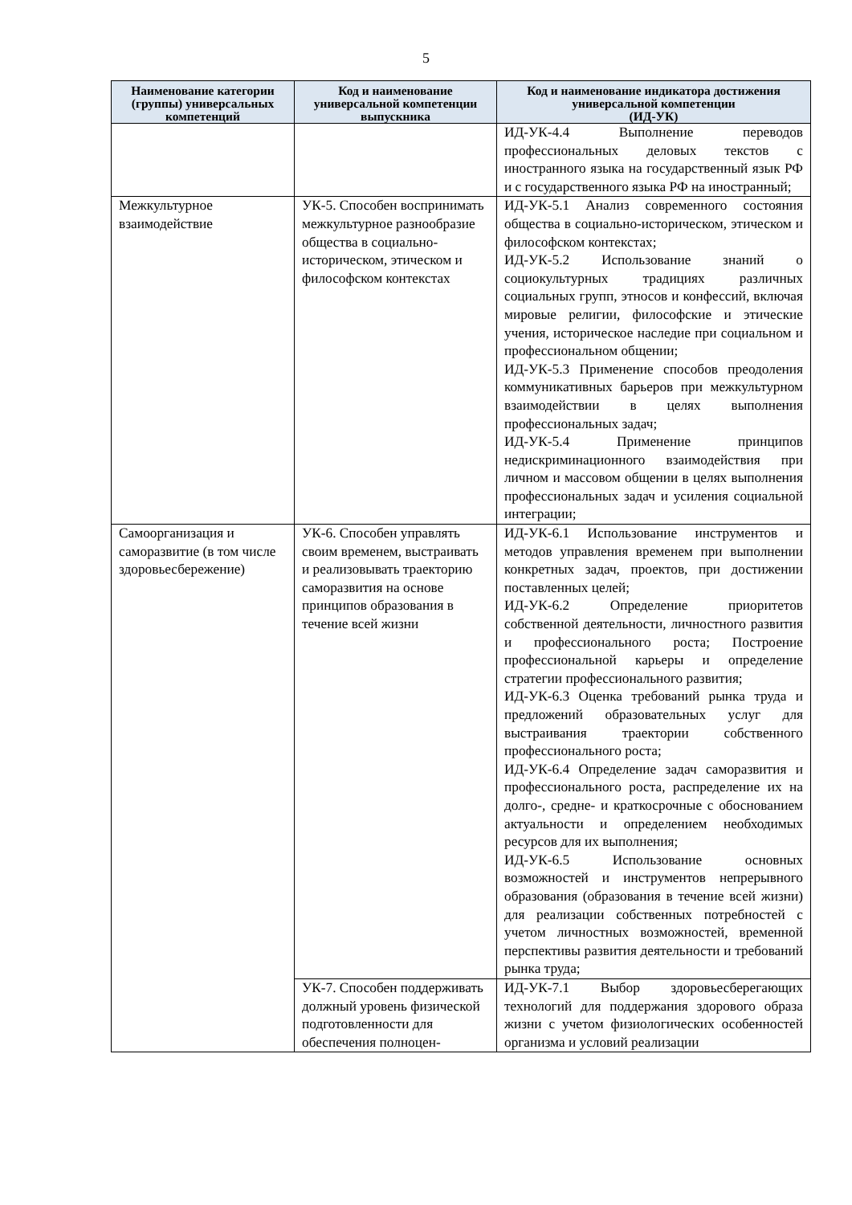5
| Наименование категории (группы) универсальных компетенций | Код и наименование универсальной компетенции выпускника | Код и наименование индикатора достижения универсальной компетенции (ИД-УК) |
| --- | --- | --- |
| | | ИД-УК-4.4 Выполнение переводов профессиональных деловых текстов с иностранного языка на государственный язык РФ и с государственного языка РФ на иностранный; |
| Межкультурное взаимодействие | УК-5. Способен воспринимать межкультурное разнообразие общества в социально-историческом, этическом и философском контекстах | ИД-УК-5.1 Анализ современного состояния общества в социально-историческом, этическом и философском контекстах; ИД-УК-5.2 Использование знаний о социокультурных традициях различных социальных групп, этносов и конфессий, включая мировые религии, философские и этические учения, историческое наследие при социальном и профессиональном общении; ИД-УК-5.3 Применение способов преодоления коммуникативных барьеров при межкультурном взаимодействии в целях выполнения профессиональных задач; ИД-УК-5.4 Применение принципов недискриминационного взаимодействия при личном и массовом общении в целях выполнения профессиональных задач и усиления социальной интеграции; |
| Самоорганизация и саморазвитие (в том числе здоровьесбережение) | УК-6. Способен управлять своим временем, выстраивать и реализовывать траекторию саморазвития на основе принципов образования в течение всей жизни | ИД-УК-6.1 Использование инструментов и методов управления временем при выполнении конкретных задач, проектов, при достижении поставленных целей; ИД-УК-6.2 Определение приоритетов собственной деятельности, личностного развития и профессионального роста; Построение профессиональной карьеры и определение стратегии профессионального развития; ИД-УК-6.3 Оценка требований рынка труда и предложений образовательных услуг для выстраивания траектории собственного профессионального роста; ИД-УК-6.4 Определение задач саморазвития и профессионального роста, распределение их на долго-, средне- и краткосрочные с обоснованием актуальности и определением необходимых ресурсов для их выполнения; ИД-УК-6.5 Использование основных возможностей и инструментов непрерывного образования (образования в течение всей жизни) для реализации собственных потребностей с учетом личностных возможностей, временной перспективы развития деятельности и требований рынка труда; |
| | УК-7. Способен поддерживать должный уровень физической подготовленности для обеспечения полноцен- | ИД-УК-7.1 Выбор здоровьесберегающих технологий для поддержания здорового образа жизни с учетом физиологических особенностей организма и условий реализации |